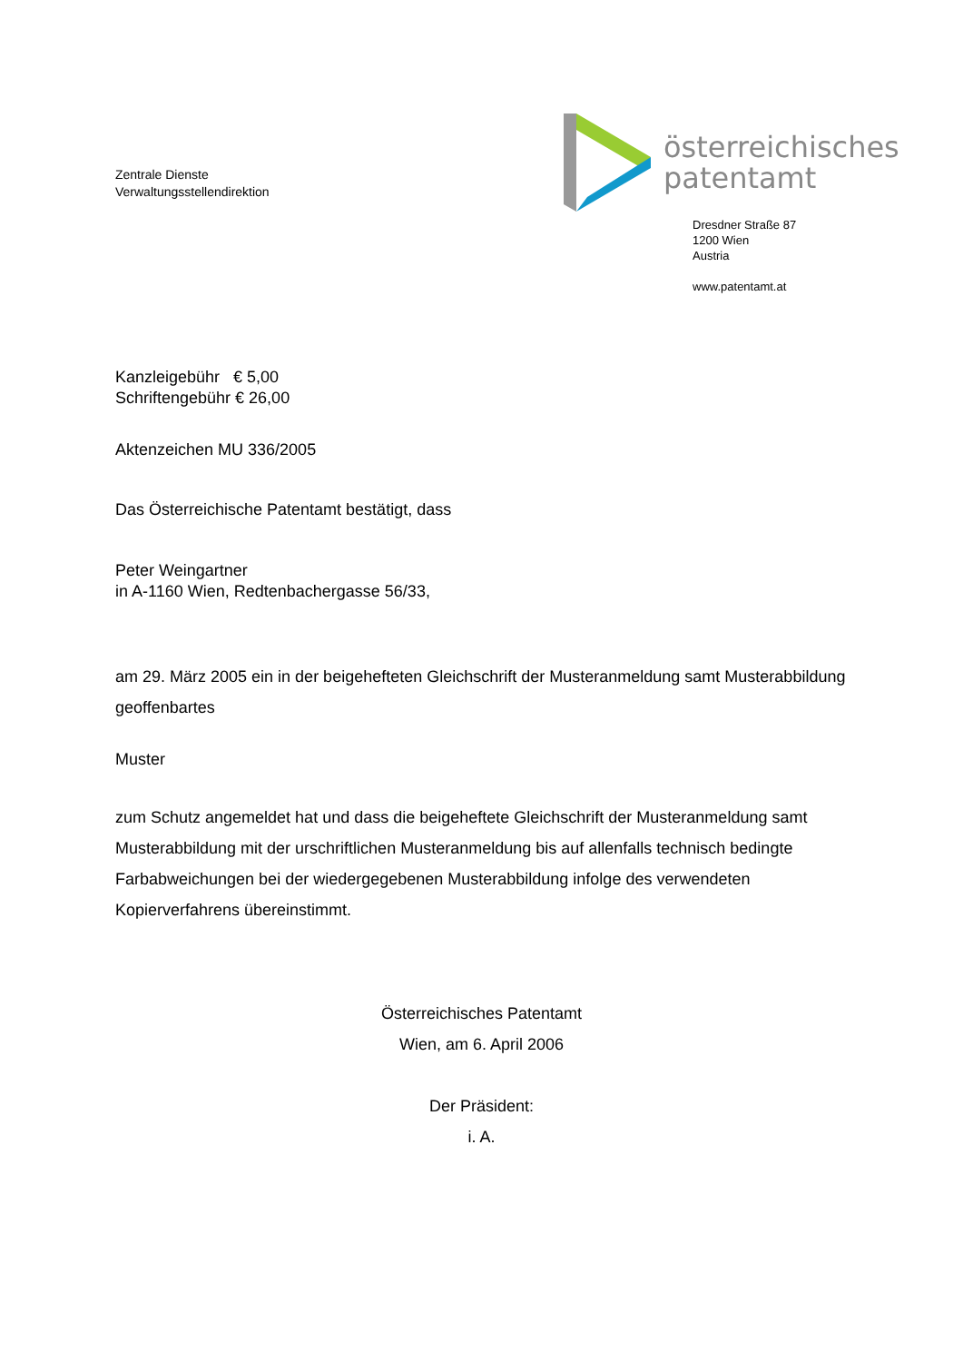Zentrale Dienste
Verwaltungsstellendirektion
österreichisches
patentamt
Dresdner Straße 87
1200 Wien
Austria
www.patentamt.at
Kanzleigebühr € 5,00
Schriftengebühr € 26,00
Aktenzeichen MU 336/2005
Das Österreichische Patentamt bestätigt, dass
Peter Weingartner
in A-1160 Wien, Redtenbachergasse 56/33,
am 29. März 2005 ein in der beigehefteten Gleichschrift der Musteranmeldung samt Musterabbildung geoffenbartes
Muster
zum Schutz angemeldet hat und dass die beigeheftete Gleichschrift der Musteranmeldung samt Musterabbildung mit der urschriftlichen Musteranmeldung bis auf allenfalls technisch bedingte Farbabweichungen bei der wiedergegebenen Musterabbildung infolge des verwendeten Kopierverfahrens übereinstimmt.
Österreichisches Patentamt
Wien, am 6. April 2006
Der Präsident:
i. A.